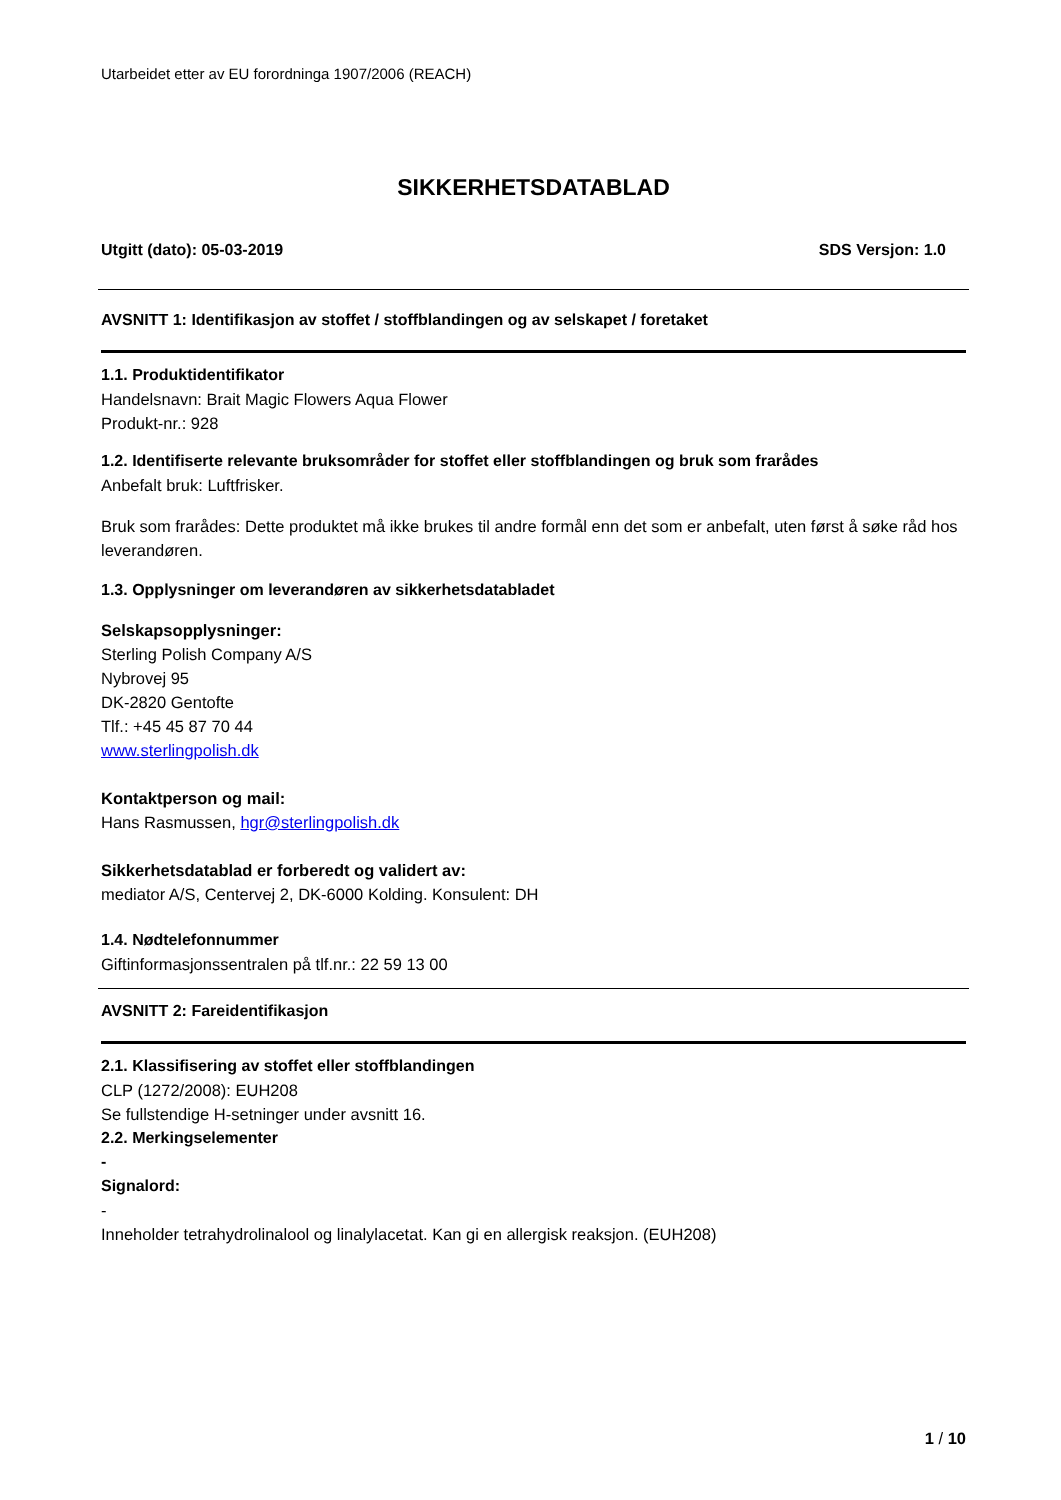Utarbeidet etter av EU forordninga 1907/2006 (REACH)
SIKKERHETSDATABLAD
Utgitt (dato): 05-03-2019 SDS Versjon: 1.0
AVSNITT 1: Identifikasjon av stoffet / stoffblandingen og av selskapet / foretaket
1.1. Produktidentifikator
Handelsnavn: Brait Magic Flowers Aqua Flower
Produkt-nr.: 928
1.2. Identifiserte relevante bruksområder for stoffet eller stoffblandingen og bruk som frarådes
Anbefalt bruk: Luftfrisker.
Bruk som frarådes: Dette produktet må ikke brukes til andre formål enn det som er anbefalt, uten først å søke råd hos leverandøren.
1.3. Opplysninger om leverandøren av sikkerhetsdatabladet
Selskapsopplysninger:
Sterling Polish Company A/S
Nybrovej 95
DK-2820 Gentofte
Tlf.: +45 45 87 70 44
www.sterlingpolish.dk
Kontaktperson og mail:
Hans Rasmussen, hgr@sterlingpolish.dk
Sikkerhetsdatablad er forberedt og validert av:
mediator A/S, Centervej 2, DK-6000 Kolding. Konsulent: DH
1.4. Nødtelefonnummer
Giftinformasjonssentralen på tlf.nr.: 22 59 13 00
AVSNITT 2: Fareidentifikasjon
2.1. Klassifisering av stoffet eller stoffblandingen
CLP (1272/2008): EUH208
Se fullstendige H-setninger under avsnitt 16.
2.2. Merkingselementer
-
Signalord:
-
Inneholder tetrahydrolinalool og linalylacetat. Kan gi en allergisk reaksjon. (EUH208)
1 / 10